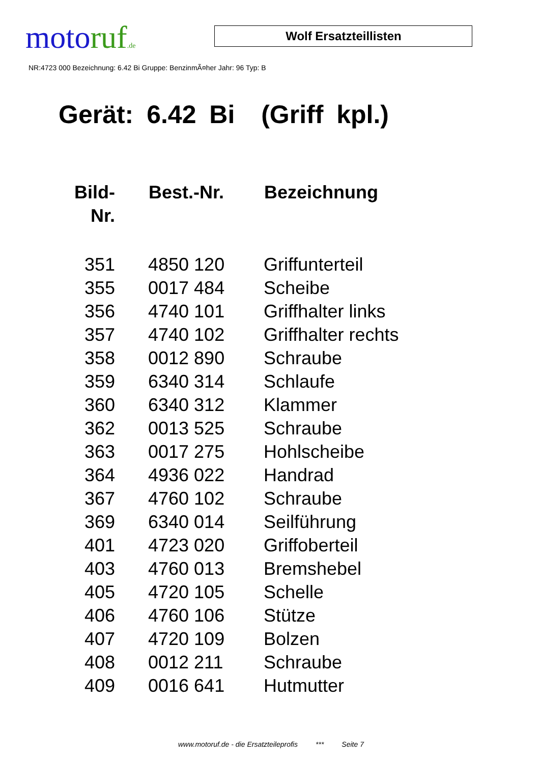moto ruf.de
Wolf Ersatzteillisten
NR:4723 000 Bezeichnung: 6.42 Bi Gruppe: BenzinmÃ¤her Jahr: 96 Typ: B
Gerät: 6.42 Bi (Griff kpl.)
| Bild- Nr. | Best.-Nr. | Bezeichnung |
| --- | --- | --- |
| 351 | 4850 120 | Griffunterteil |
| 355 | 0017 484 | Scheibe |
| 356 | 4740 101 | Griffhalter links |
| 357 | 4740 102 | Griffhalter rechts |
| 358 | 0012 890 | Schraube |
| 359 | 6340 314 | Schlaufe |
| 360 | 6340 312 | Klammer |
| 362 | 0013 525 | Schraube |
| 363 | 0017 275 | Hohlscheibe |
| 364 | 4936 022 | Handrad |
| 367 | 4760 102 | Schraube |
| 369 | 6340 014 | Seilführung |
| 401 | 4723 020 | Griffoberteil |
| 403 | 4760 013 | Bremshebel |
| 405 | 4720 105 | Schelle |
| 406 | 4760 106 | Stütze |
| 407 | 4720 109 | Bolzen |
| 408 | 0012 211 | Schraube |
| 409 | 0016 641 | Hutmutter |
www.motoruf.de - die Ersatzteileprofis *** Seite 7